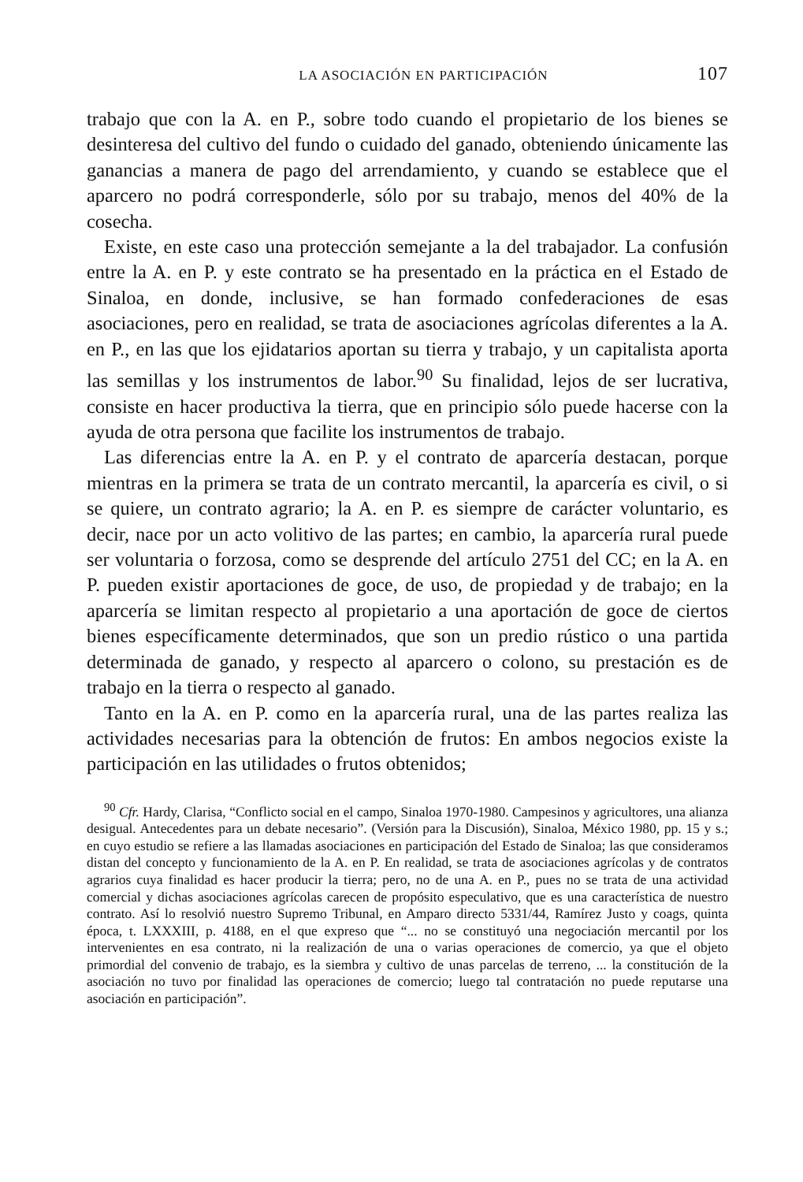LA ASOCIACIÓN EN PARTICIPACIÓN 107
trabajo que con la A. en P., sobre todo cuando el propietario de los bienes se desinteresa del cultivo del fundo o cuidado del ganado, obteniendo únicamente las ganancias a manera de pago del arrendamiento, y cuando se establece que el aparcero no podrá corresponderle, sólo por su trabajo, menos del 40% de la cosecha.
Existe, en este caso una protección semejante a la del trabajador. La confusión entre la A. en P. y este contrato se ha presentado en la práctica en el Estado de Sinaloa, en donde, inclusive, se han formado confederaciones de esas asociaciones, pero en realidad, se trata de asociaciones agrícolas diferentes a la A. en P., en las que los ejidatarios aportan su tierra y trabajo, y un capitalista aporta las semillas y los instrumentos de labor.<sup>90</sup> Su finalidad, lejos de ser lucrativa, consiste en hacer productiva la tierra, que en principio sólo puede hacerse con la ayuda de otra persona que facilite los instrumentos de trabajo.
Las diferencias entre la A. en P. y el contrato de aparcería destacan, porque mientras en la primera se trata de un contrato mercantil, la aparcería es civil, o si se quiere, un contrato agrario; la A. en P. es siempre de carácter voluntario, es decir, nace por un acto volitivo de las partes; en cambio, la aparcería rural puede ser voluntaria o forzosa, como se desprende del artículo 2751 del CC; en la A. en P. pueden existir aportaciones de goce, de uso, de propiedad y de trabajo; en la aparcería se limitan respecto al propietario a una aportación de goce de ciertos bienes específicamente determinados, que son un predio rústico o una partida determinada de ganado, y respecto al aparcero o colono, su prestación es de trabajo en la tierra o respecto al ganado.
Tanto en la A. en P. como en la aparcería rural, una de las partes realiza las actividades necesarias para la obtención de frutos: En ambos negocios existe la participación en las utilidades o frutos obtenidos;
<sup>90</sup> Cfr. Hardy, Clarisa, “Conflicto social en el campo, Sinaloa 1970-1980. Campesinos y agricultores, una alianza desigual. Antecedentes para un debate necesario”. (Versión para la Discusión), Sinaloa, México 1980, pp. 15 y s.; en cuyo estudio se refiere a las llamadas asociaciones en participación del Estado de Sinaloa; las que consideramos distan del concepto y funcionamiento de la A. en P. En realidad, se trata de asociaciones agrícolas y de contratos agrarios cuya finalidad es hacer producir la tierra; pero, no de una A. en P., pues no se trata de una actividad comercial y dichas asociaciones agrícolas carecen de propósito especulativo, que es una característica de nuestro contrato. Así lo resolvió nuestro Supremo Tribunal, en Amparo directo 5331/44, Ramírez Justo y coags, quinta época, t. LXXXIII, p. 4188, en el que expreso que “... no se constituyó una negociación mercantil por los intervenientes en esa contrato, ni la realización de una o varias operaciones de comercio, ya que el objeto primordial del convenio de trabajo, es la siembra y cultivo de unas parcelas de terreno, ... la constitución de la asociación no tuvo por finalidad las operaciones de comercio; luego tal contratación no puede reputarse una asociación en participación”.